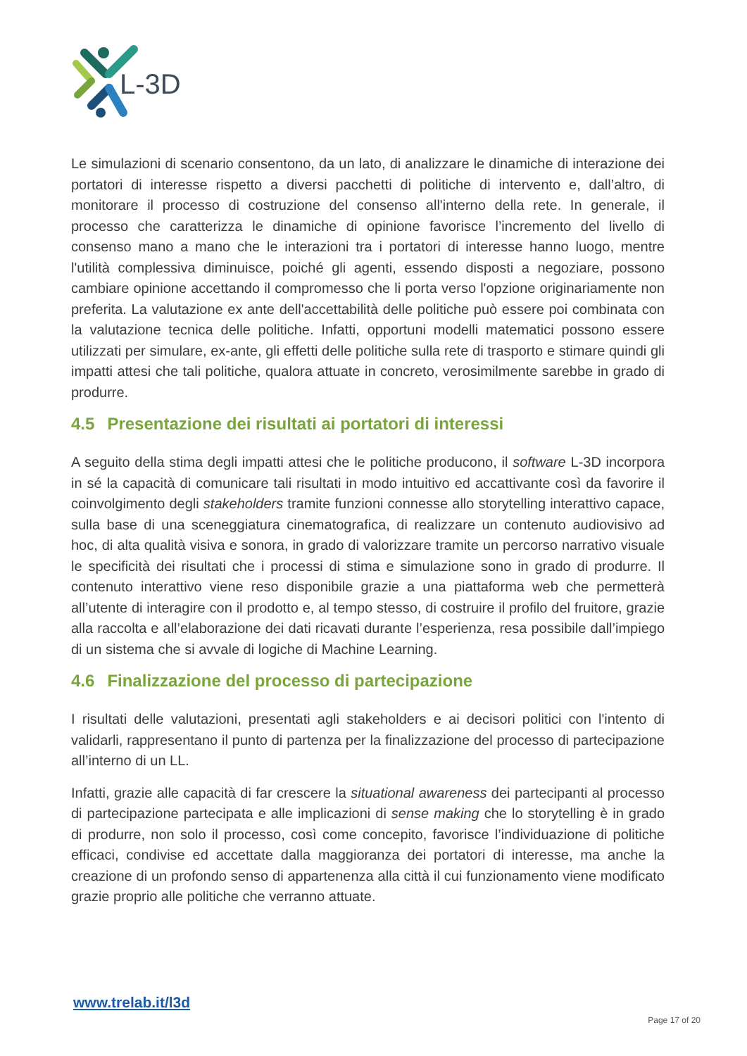L-3D
Le simulazioni di scenario consentono, da un lato, di analizzare le dinamiche di interazione dei portatori di interesse rispetto a diversi pacchetti di politiche di intervento e, dall’altro, di monitorare il processo di costruzione del consenso all'interno della rete. In generale, il processo che caratterizza le dinamiche di opinione favorisce l’incremento del livello di consenso mano a mano che le interazioni tra i portatori di interesse hanno luogo, mentre l'utilità complessiva diminuisce, poiché gli agenti, essendo disposti a negoziare, possono cambiare opinione accettando il compromesso che li porta verso l'opzione originariamente non preferita. La valutazione ex ante dell'accettabilità delle politiche può essere poi combinata con la valutazione tecnica delle politiche. Infatti, opportuni modelli matematici possono essere utilizzati per simulare, ex-ante, gli effetti delle politiche sulla rete di trasporto e stimare quindi gli impatti attesi che tali politiche, qualora attuate in concreto, verosimilmente sarebbe in grado di produrre.
4.5 Presentazione dei risultati ai portatori di interessi
A seguito della stima degli impatti attesi che le politiche producono, il software L-3D incorpora in sé la capacità di comunicare tali risultati in modo intuitivo ed accattivante così da favorire il coinvolgimento degli stakeholders tramite funzioni connesse allo storytelling interattivo capace, sulla base di una sceneggiatura cinematografica, di realizzare un contenuto audiovisivo ad hoc, di alta qualità visiva e sonora, in grado di valorizzare tramite un percorso narrativo visuale le specificità dei risultati che i processi di stima e simulazione sono in grado di produrre. Il contenuto interattivo viene reso disponibile grazie a una piattaforma web che permetterà all’utente di interagire con il prodotto e, al tempo stesso, di costruire il profilo del fruitore, grazie alla raccolta e all’elaborazione dei dati ricavati durante l’esperienza, resa possibile dall’impiego di un sistema che si avvale di logiche di Machine Learning.
4.6 Finalizzazione del processo di partecipazione
I risultati delle valutazioni, presentati agli stakeholders e ai decisori politici con l'intento di validarli, rappresentano il punto di partenza per la finalizzazione del processo di partecipazione all’interno di un LL.
Infatti, grazie alle capacità di far crescere la situational awareness dei partecipanti al processo di partecipazione partecipata e alle implicazioni di sense making che lo storytelling è in grado di produrre, non solo il processo, così come concepito, favorisce l’individuazione di politiche efficaci, condivise ed accettate dalla maggioranza dei portatori di interesse, ma anche la creazione di un profondo senso di appartenenza alla città il cui funzionamento viene modificato grazie proprio alle politiche che verranno attuate.
www.trelab.it/l3d
Page 17 of 20